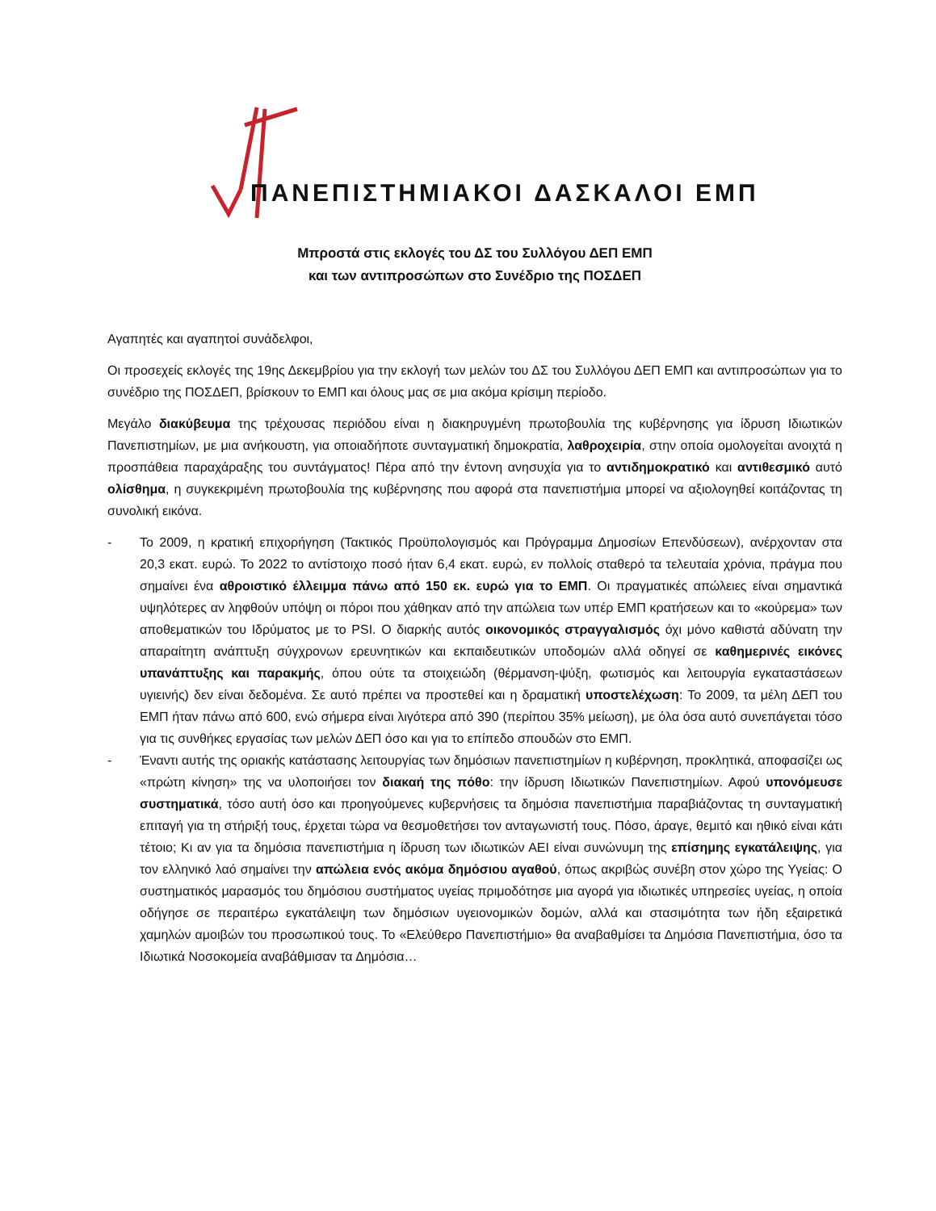ΠΑΝΕΠΙΣΤΗΜΙΑΚΟΙ ΔΑΣΚΑΛΟΙ ΕΜΠ
Μπροστά στις εκλογές του ΔΣ του Συλλόγου ΔΕΠ ΕΜΠ
και των αντιπροσώπων στο Συνέδριο της ΠΟΣΔΕΠ
Αγαπητές και αγαπητοί συνάδελφοι,
Οι προσεχείς εκλογές της 19ης Δεκεμβρίου για την εκλογή των μελών του ΔΣ του Συλλόγου ΔΕΠ ΕΜΠ και αντιπροσώπων για το συνέδριο της ΠΟΣΔΕΠ, βρίσκουν το ΕΜΠ και όλους μας σε μια ακόμα κρίσιμη περίοδο.
Μεγάλο διακύβευμα της τρέχουσας περιόδου είναι η διακηρυγμένη πρωτοβουλία της κυβέρνησης για ίδρυση Ιδιωτικών Πανεπιστημίων, με μια ανήκουστη, για οποιαδήποτε συνταγματική δημοκρατία, λαθροχειρία, στην οποία ομολογείται ανοιχτά η προσπάθεια παραχάραξης του συντάγματος! Πέρα από την έντονη ανησυχία για το αντιδημοκρατικό και αντιθεσμικό αυτό ολίσθημα, η συγκεκριμένη πρωτοβουλία της κυβέρνησης που αφορά στα πανεπιστήμια μπορεί να αξιολογηθεί κοιτάζοντας τη συνολική εικόνα.
- Το 2009, η κρατική επιχορήγηση (Τακτικός Προϋπολογισμός και Πρόγραμμα Δημοσίων Επενδύσεων), ανέρχονταν στα 20,3 εκατ. ευρώ. Το 2022 το αντίστοιχο ποσό ήταν 6,4 εκατ. ευρώ, εν πολλοίς σταθερό τα τελευταία χρόνια, πράγμα που σημαίνει ένα αθροιστικό έλλειμμα πάνω από 150 εκ. ευρώ για το ΕΜΠ. Οι πραγματικές απώλειες είναι σημαντικά υψηλότερες αν ληφθούν υπόψη οι πόροι που χάθηκαν από την απώλεια των υπέρ ΕΜΠ κρατήσεων και το «κούρεμα» των αποθεματικών του Ιδρύματος με το PSI. Ο διαρκής αυτός οικονομικός στραγγαλισμός όχι μόνο καθιστά αδύνατη την απαραίτητη ανάπτυξη σύγχρονων ερευνητικών και εκπαιδευτικών υποδομών αλλά οδηγεί σε καθημερινές εικόνες υπανάπτυξης και παρακμής, όπου ούτε τα στοιχειώδη (θέρμανση-ψύξη, φωτισμός και λειτουργία εγκαταστάσεων υγιεινής) δεν είναι δεδομένα. Σε αυτό πρέπει να προστεθεί και η δραματική υποστελέχωση: Το 2009, τα μέλη ΔΕΠ του ΕΜΠ ήταν πάνω από 600, ενώ σήμερα είναι λιγότερα από 390 (περίπου 35% μείωση), με όλα όσα αυτό συνεπάγεται τόσο για τις συνθήκες εργασίας των μελών ΔΕΠ όσο και για το επίπεδο σπουδών στο ΕΜΠ.
- Έναντι αυτής της οριακής κατάστασης λειτουργίας των δημόσιων πανεπιστημίων η κυβέρνηση, προκλητικά, αποφασίζει ως «πρώτη κίνηση» της να υλοποιήσει τον διακαή της πόθο: την ίδρυση Ιδιωτικών Πανεπιστημίων. Αφού υπονόμευσε συστηματικά, τόσο αυτή όσο και προηγούμενες κυβερνήσεις τα δημόσια πανεπιστήμια παραβιάζοντας τη συνταγματική επιταγή για τη στήριξή τους, έρχεται τώρα να θεσμοθετήσει τον ανταγωνιστή τους. Πόσο, άραγε, θεμιτό και ηθικό είναι κάτι τέτοιο; Κι αν για τα δημόσια πανεπιστήμια η ίδρυση των ιδιωτικών ΑΕΙ είναι συνώνυμη της επίσημης εγκατάλειψης, για τον ελληνικό λαό σημαίνει την απώλεια ενός ακόμα δημόσιου αγαθού, όπως ακριβώς συνέβη στον χώρο της Υγείας: Ο συστηματικός μαρασμός του δημόσιου συστήματος υγείας πριμοδότησε μια αγορά για ιδιωτικές υπηρεσίες υγείας, η οποία οδήγησε σε περαιτέρω εγκατάλειψη των δημόσιων υγειονομικών δομών, αλλά και στασιμότητα των ήδη εξαιρετικά χαμηλών αμοιβών του προσωπικού τους. Το «Ελεύθερο Πανεπιστήμιο» θα αναβαθμίσει τα Δημόσια Πανεπιστήμια, όσο τα Ιδιωτικά Νοσοκομεία αναβάθμισαν τα Δημόσια…